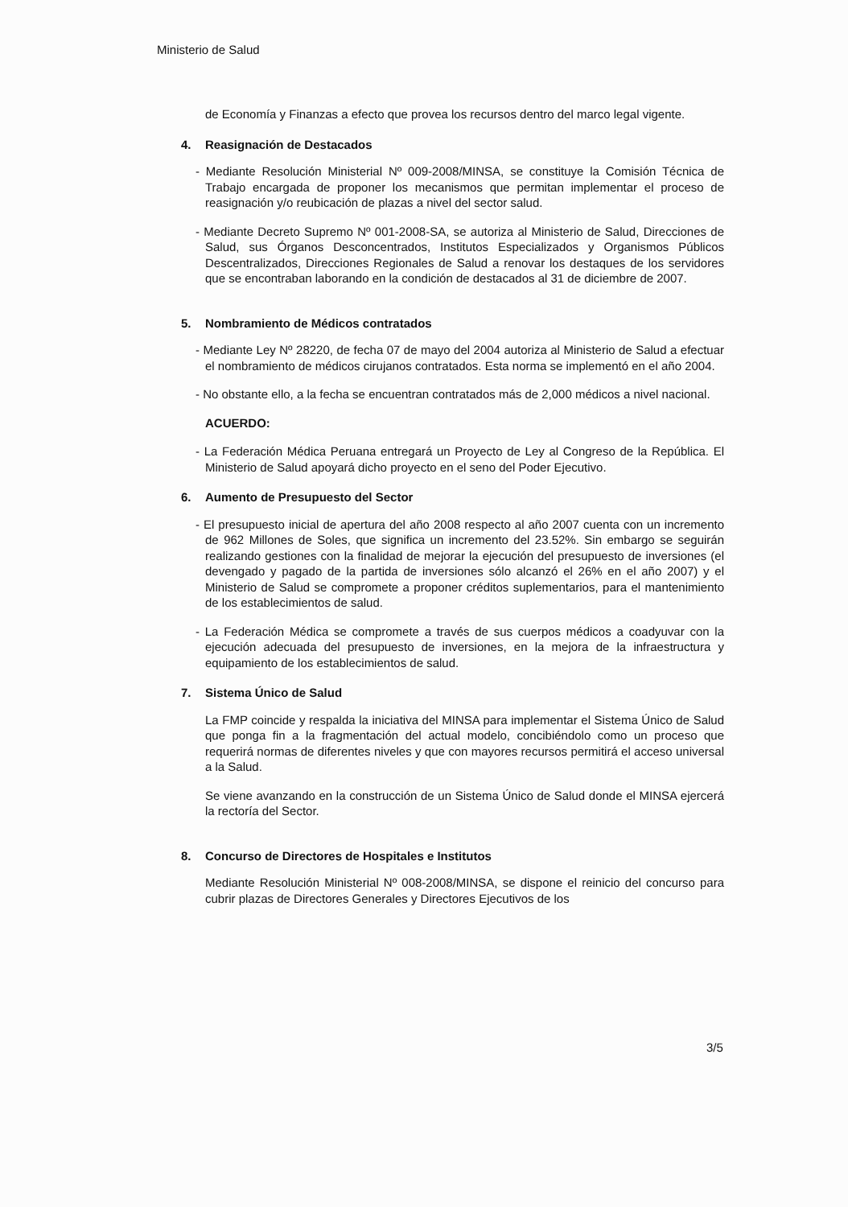Ministerio de Salud
de Economía y Finanzas a efecto que provea los recursos dentro del marco legal vigente.
4. Reasignación de Destacados
- Mediante Resolución Ministerial Nº 009-2008/MINSA, se constituye la Comisión Técnica de Trabajo encargada de proponer los mecanismos que permitan implementar el proceso de reasignación y/o reubicación de plazas a nivel del sector salud.
- Mediante Decreto Supremo Nº 001-2008-SA, se autoriza al Ministerio de Salud, Direcciones de Salud, sus Órganos Desconcentrados, Institutos Especializados y Organismos Públicos Descentralizados, Direcciones Regionales de Salud a renovar los destaques de los servidores que se encontraban laborando en la condición de destacados al 31 de diciembre de 2007.
5. Nombramiento de Médicos contratados
- Mediante Ley Nº 28220, de fecha 07 de mayo del 2004 autoriza al Ministerio de Salud a efectuar el nombramiento de médicos cirujanos contratados. Esta norma se implementó en el año 2004.
- No obstante ello, a la fecha se encuentran contratados más de 2,000 médicos a nivel nacional.
ACUERDO:
- La Federación Médica Peruana entregará un Proyecto de Ley al Congreso de la República. El Ministerio de Salud apoyará dicho proyecto en el seno del Poder Ejecutivo.
6. Aumento de Presupuesto del Sector
- El presupuesto inicial de apertura del año 2008 respecto al año 2007 cuenta con un incremento de 962 Millones de Soles, que significa un incremento del 23.52%. Sin embargo se seguirán realizando gestiones con la finalidad de mejorar la ejecución del presupuesto de inversiones (el devengado y pagado de la partida de inversiones sólo alcanzó el 26% en el año 2007) y el Ministerio de Salud se compromete a proponer créditos suplementarios, para el mantenimiento de los establecimientos de salud.
- La Federación Médica se compromete a través de sus cuerpos médicos a coadyuvar con la ejecución adecuada del presupuesto de inversiones, en la mejora de la infraestructura y equipamiento de los establecimientos de salud.
7. Sistema Único de Salud
La FMP coincide y respalda la iniciativa del MINSA para implementar el Sistema Único de Salud que ponga fin a la fragmentación del actual modelo, concibiéndolo como un proceso que requerirá normas de diferentes niveles y que con mayores recursos permitirá el acceso universal a la Salud.
Se viene avanzando en la construcción de un Sistema Único de Salud donde el MINSA ejercerá la rectoría del Sector.
8. Concurso de Directores de Hospitales e Institutos
Mediante Resolución Ministerial Nº 008-2008/MINSA, se dispone el reinicio del concurso para cubrir plazas de Directores Generales y Directores Ejecutivos de los
3/5